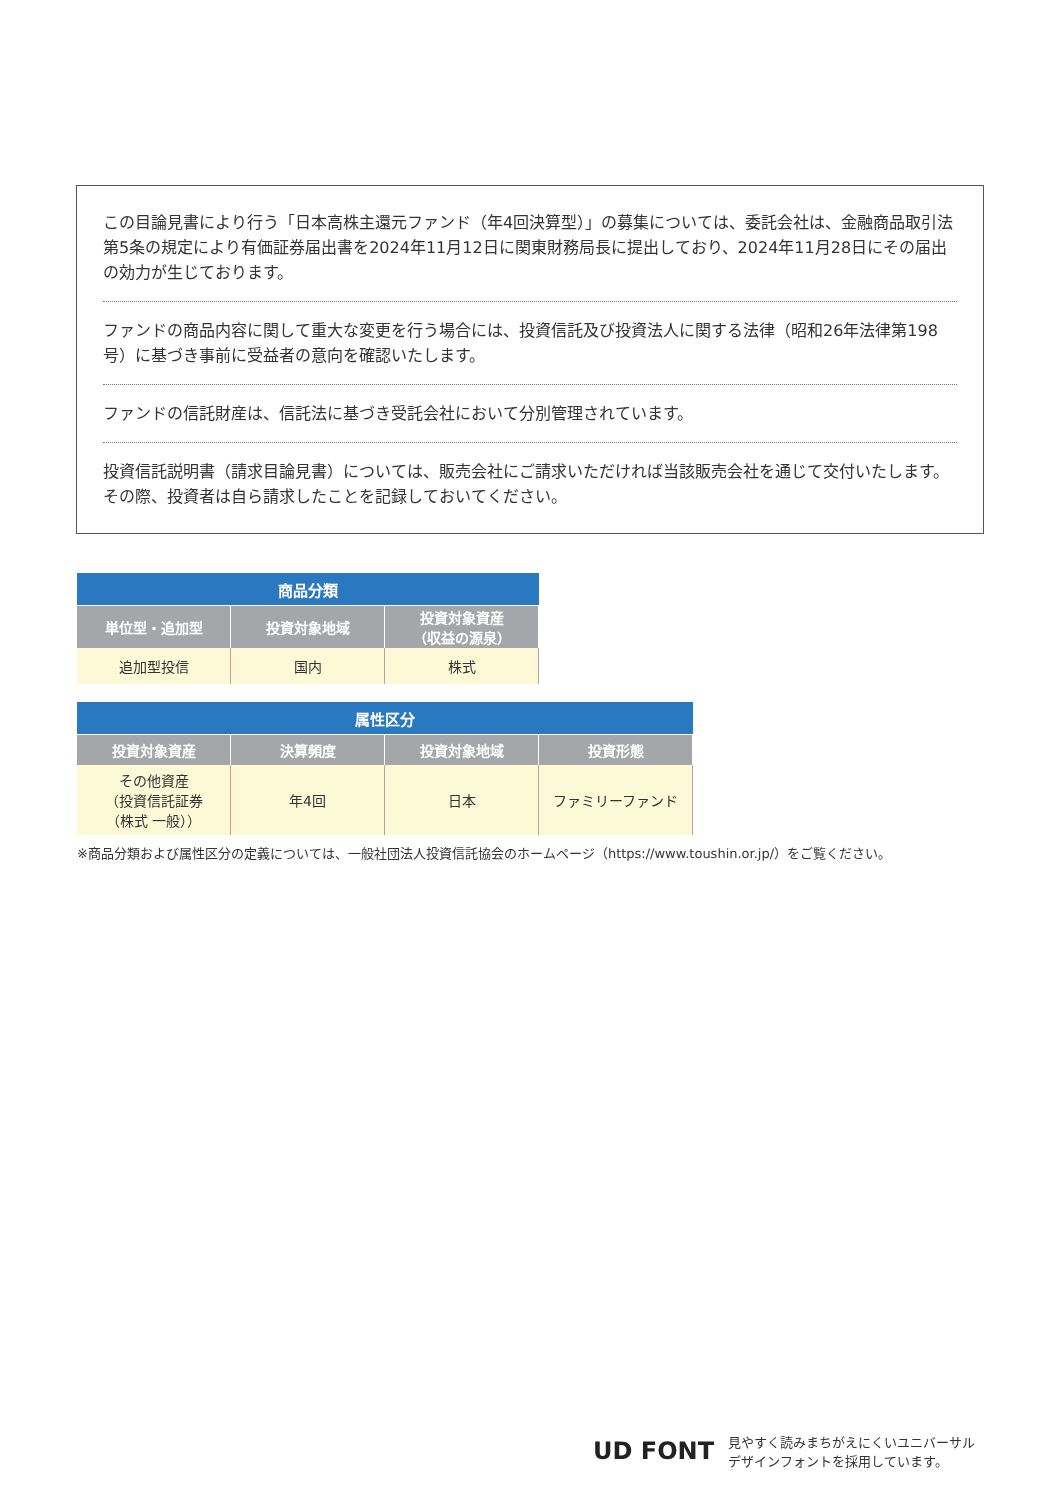この目論見書により行う「日本高株主還元ファンド（年4回決算型）」の募集については、委託会社は、金融商品取引法第5条の規定により有価証券届出書を2024年11月12日に関東財務局長に提出しており、2024年11月28日にその届出の効力が生じております。
ファンドの商品内容に関して重大な変更を行う場合には、投資信託及び投資法人に関する法律（昭和26年法律第198号）に基づき事前に受益者の意向を確認いたします。
ファンドの信託財産は、信託法に基づき受託会社において分別管理されています。
投資信託説明書（請求目論見書）については、販売会社にご請求いただければ当該販売会社を通じて交付いたします。その際、投資者は自ら請求したことを記録しておいてください。
| 商品分類 | | |
| --- | --- | --- |
| 単位型・追加型 | 投資対象地域 | 投資対象資産 （収益の源泉） |
| 追加型投信 | 国内 | 株式 |
| 属性区分 | | | |
| --- | --- | --- | --- |
| 投資対象資産 | 決算頻度 | 投資対象地域 | 投資形態 |
| その他資産 （投資信託証券 （株式 一般）） | 年4回 | 日本 | ファミリーファンド |
※商品分類および属性区分の定義については、一般社団法人投資信託協会のホームページ（https://www.toushin.or.jp/）をご覧ください。
UD FONT 見やすく読みまちがえにくいユニバーサル
デザインフォントを採用しています。